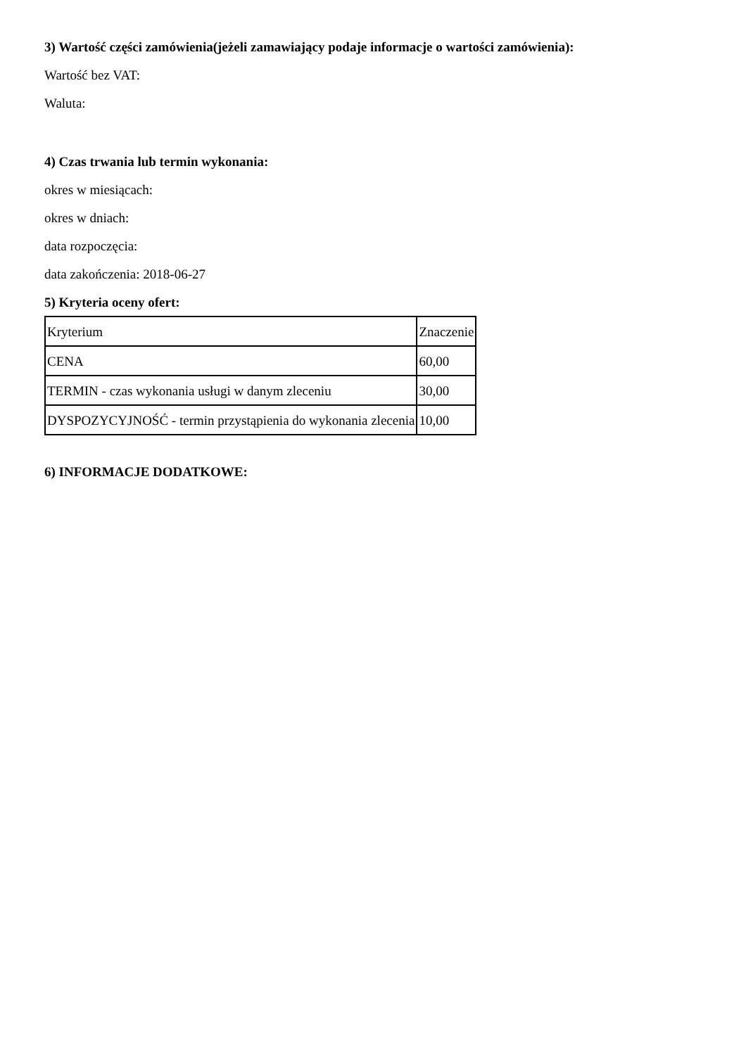3) Wartość części zamówienia(jeżeli zamawiający podaje informacje o wartości zamówienia):
Wartość bez VAT:
Waluta:
4) Czas trwania lub termin wykonania:
okres w miesiącach:
okres w dniach:
data rozpoczęcia:
data zakończenia: 2018-06-27
5) Kryteria oceny ofert:
| Kryterium | Znaczenie |
| CENA | 60,00 |
| TERMIN - czas wykonania usługi w danym zleceniu | 30,00 |
| DYSPOZYCYJNOŚĆ - termin przystąpienia do wykonania zlecenia | 10,00 |
6) INFORMACJE DODATKOWE: